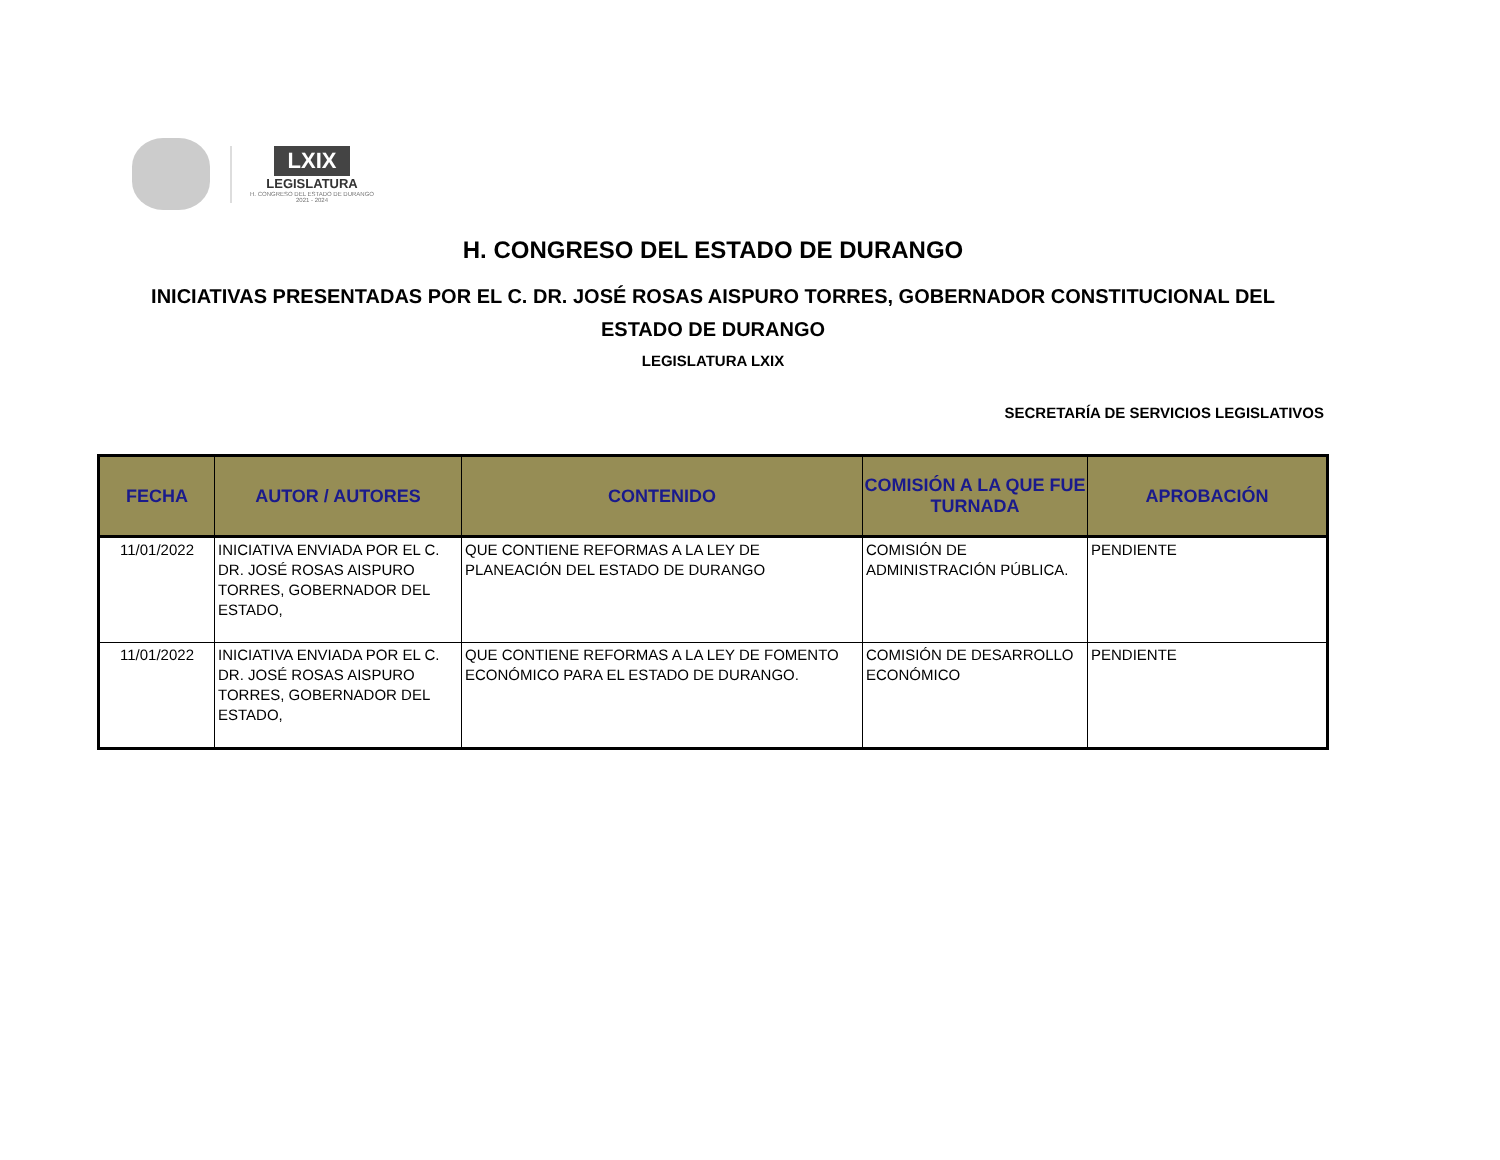LXIX
LEGISLATURA
H. CONGRESO DEL ESTADO DE DURANGO
2021 - 2024
H. CONGRESO DEL ESTADO DE DURANGO
INICIATIVAS PRESENTADAS POR EL C. DR. JOSÉ ROSAS AISPURO TORRES, GOBERNADOR CONSTITUCIONAL DEL ESTADO DE DURANGO
LEGISLATURA LXIX
SECRETARÍA DE SERVICIOS LEGISLATIVOS
| FECHA | AUTOR / AUTORES | CONTENIDO | COMISIÓN A LA QUE FUE TURNADA | APROBACIÓN |
| --- | --- | --- | --- | --- |
| 11/01/2022 | INICIATIVA ENVIADA POR EL C. DR. JOSÉ ROSAS AISPURO TORRES, GOBERNADOR DEL ESTADO, | QUE CONTIENE REFORMAS A LA LEY DE PLANEACIÓN DEL ESTADO DE DURANGO | COMISIÓN DE ADMINISTRACIÓN PÚBLICA. | PENDIENTE |
| 11/01/2022 | INICIATIVA ENVIADA POR EL C. DR. JOSÉ ROSAS AISPURO TORRES, GOBERNADOR DEL ESTADO, | QUE CONTIENE REFORMAS A LA LEY DE FOMENTO ECONÓMICO PARA EL ESTADO DE DURANGO. | COMISIÓN DE DESARROLLO ECONÓMICO | PENDIENTE |